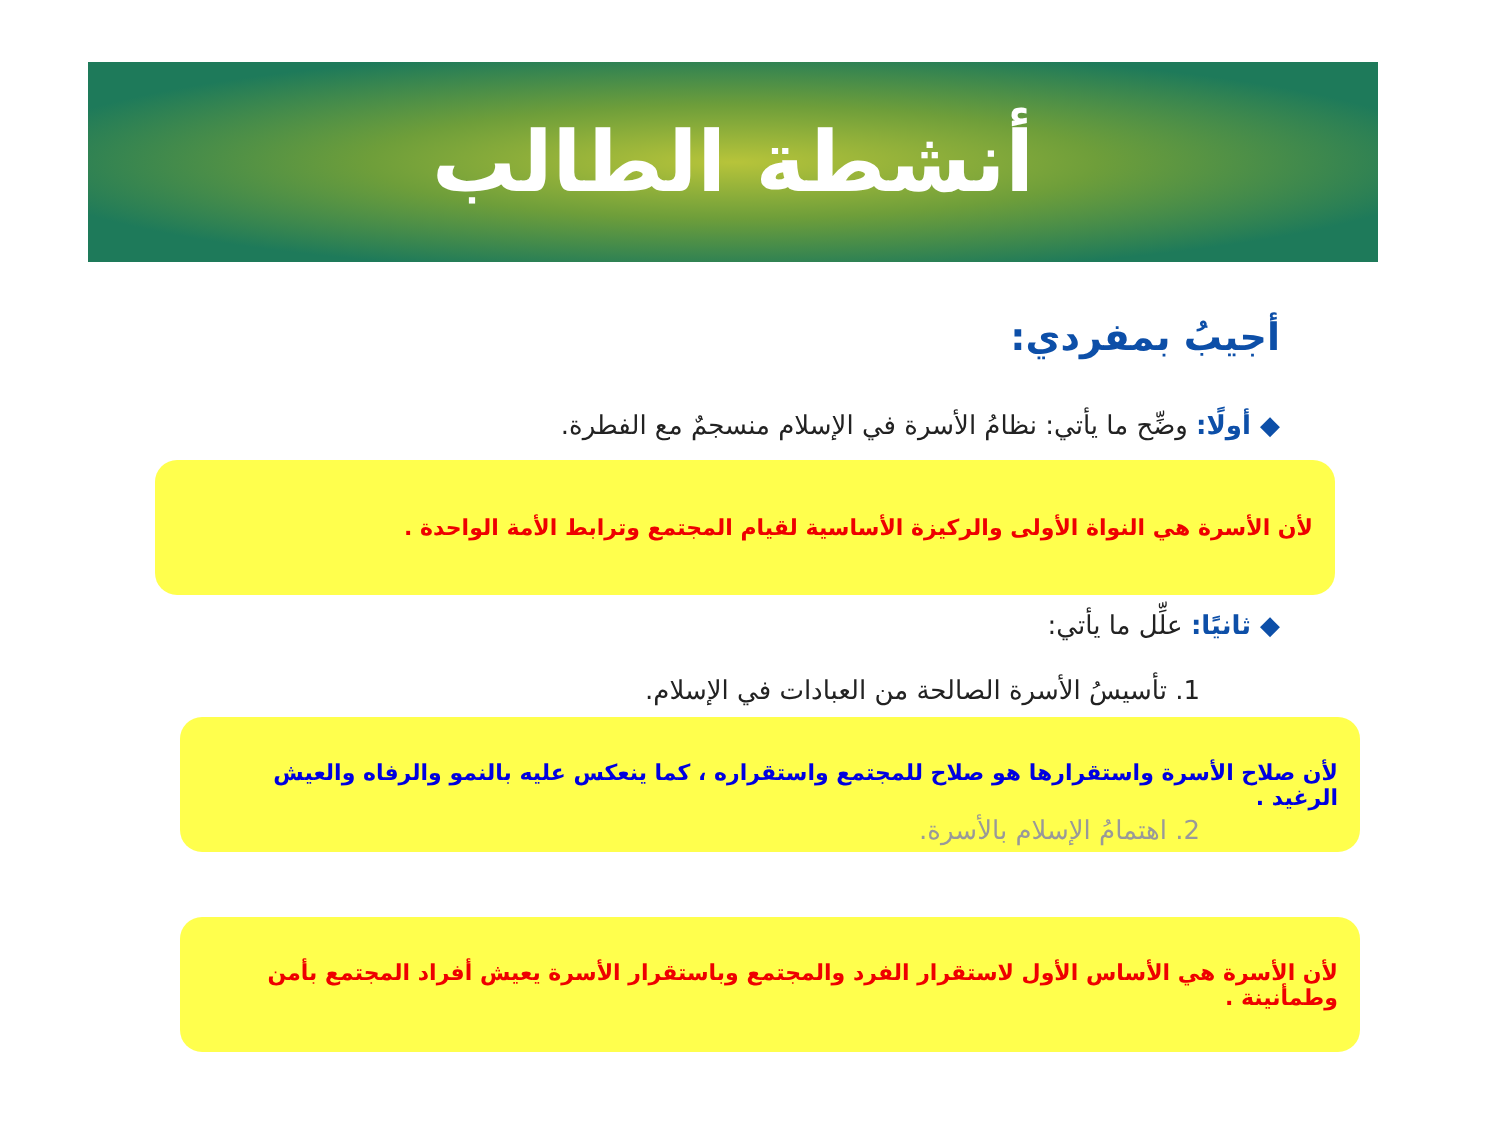أنشطة الطالب
أجيبُ بمفردي:
◆ أولًا: وضِّح ما يأتي: نظامُ الأسرة في الإسلام منسجمٌ مع الفطرة.
لأن الأسرة هي النواة الأولى والركيزة الأساسية لقيام المجتمع وترابط الأمة الواحدة .
◆ ثانيًا: علِّل ما يأتي:
1. تأسيسُ الأسرة الصالحة من العبادات في الإسلام.
لأن صلاح الأسرة واستقرارها هو صلاح للمجتمع واستقراره ، كما ينعكس عليه بالنمو والرفاه والعيش الرغيد .
2. اهتمامُ الإسلام بالأسرة.
لأن الأسرة هي الأساس الأول لاستقرار الفرد والمجتمع وباستقرار الأسرة يعيش أفراد المجتمع بأمن وطمأنينة .